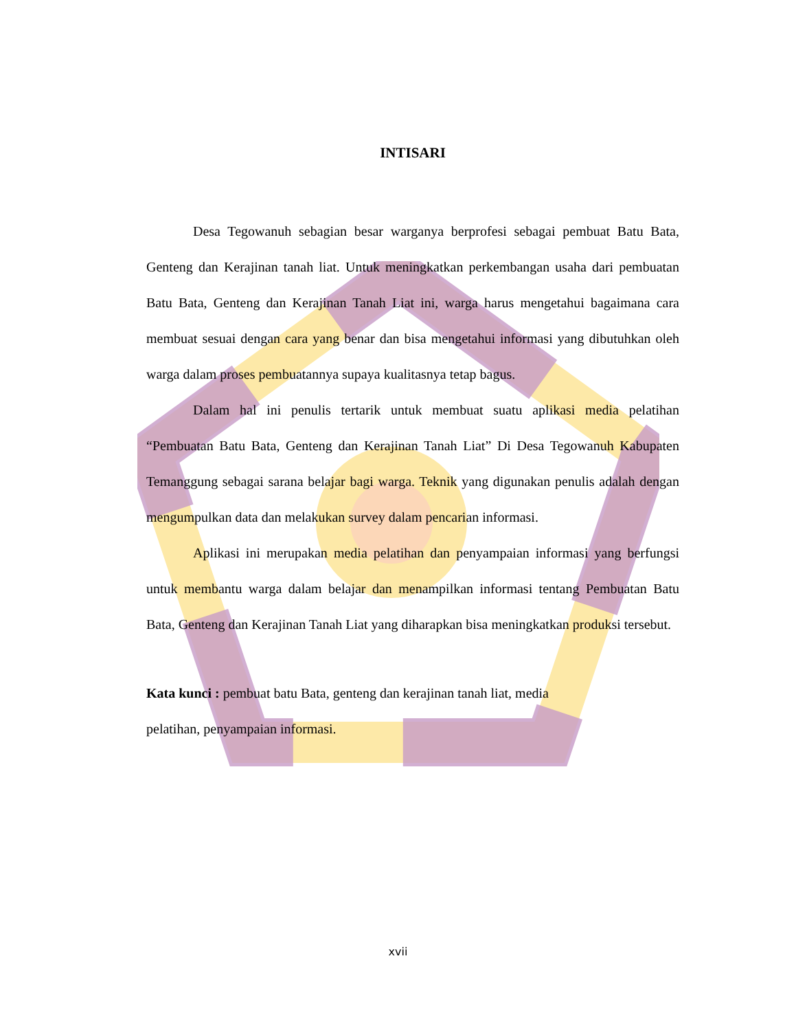INTISARI
Desa Tegowanuh sebagian besar warganya berprofesi sebagai pembuat Batu Bata, Genteng dan Kerajinan tanah liat. Untuk meningkatkan perkembangan usaha dari pembuatan Batu Bata, Genteng dan Kerajinan Tanah Liat ini, warga harus mengetahui bagaimana cara membuat sesuai dengan cara yang benar dan bisa mengetahui informasi yang dibutuhkan oleh warga dalam proses pembuatannya supaya kualitasnya tetap bagus.
Dalam hal ini penulis tertarik untuk membuat suatu aplikasi media pelatihan “Pembuatan Batu Bata, Genteng dan Kerajinan Tanah Liat” Di Desa Tegowanuh Kabupaten Temanggung sebagai sarana belajar bagi warga. Teknik yang digunakan penulis adalah dengan mengumpulkan data dan melakukan survey dalam pencarian informasi.
Aplikasi ini merupakan media pelatihan dan penyampaian informasi yang berfungsi untuk membantu warga dalam belajar dan menampilkan informasi tentang Pembuatan Batu Bata, Genteng dan Kerajinan Tanah Liat yang diharapkan bisa meningkatkan produksi tersebut.
Kata kunci : pembuat batu Bata, genteng dan kerajinan tanah liat, media
pelatihan, penyampaian informasi.
xvii